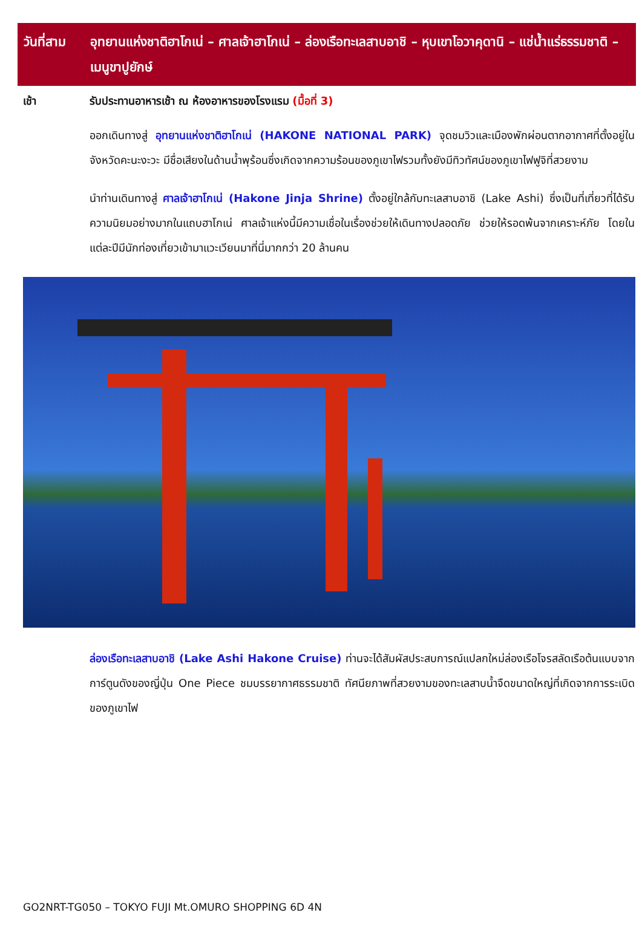วันที่สาม
อุทยานแห่งชาติฮาโกเน่ – ศาลเจ้าฮาโกเน่ – ล่องเรือทะเลสาบอาชิ – หุบเขาโอวาคุดานิ – แช่น้ำแร่ธรรมชาติ – เมนูขาปูยักษ์
เช้า รับประทานอาหารเช้า ณ ห้องอาหารของโรงแรม (มื้อที่ 3)
ออกเดินทางสู่ อุทยานแห่งชาติฮาโกเน่ (HAKONE NATIONAL PARK) จุดชมวิวและเมืองพักผ่อนตากอากาศที่ตั้งอยู่ในจังหวัดคะนะงะวะ มีชื่อเสียงในด้านน้ำพุร้อนซึ่งเกิดจากความร้อนของภูเขาไฟรวมทั้งยังมีทิวทัศน์ของภูเขาไฟฟูจิที่สวยงาม
นำท่านเดินทางสู่ ศาลเจ้าฮาโกเน่ (Hakone Jinja Shrine) ตั้งอยู่ใกล้กับทะเลสาบอาชิ (Lake Ashi) ซึ่งเป็นที่เที่ยวที่ได้รับความนิยมอย่างมากในแถบฮาโกเน่ ศาลเจ้าแห่งนี้มีความเชื่อในเรื่องช่วยให้เดินทางปลอดภัย ช่วยให้รอดพ้นจากเคราะห์ภัย โดยในแต่ละปีมีนักท่องเที่ยวเข้ามาแวะเวียนมาที่นี่มากกว่า 20 ล้านคน
ล่องเรือทะเลสาบอาชิ (Lake Ashi Hakone Cruise) ท่านจะได้สัมผัสประสบการณ์แปลกใหม่ล่องเรือโจรสลัดเรือต้นแบบจากการ์ตูนดังของญี่ปุ่น One Piece ชมบรรยากาศธรรมชาติ ทัศนียภาพที่สวยงามของทะเลสาบน้ำจืดขนาดใหญ่ที่เกิดจากการระเบิดของภูเขาไฟ
GO2NRT-TG050 – TOKYO FUJI Mt.OMURO SHOPPING 6D 4N